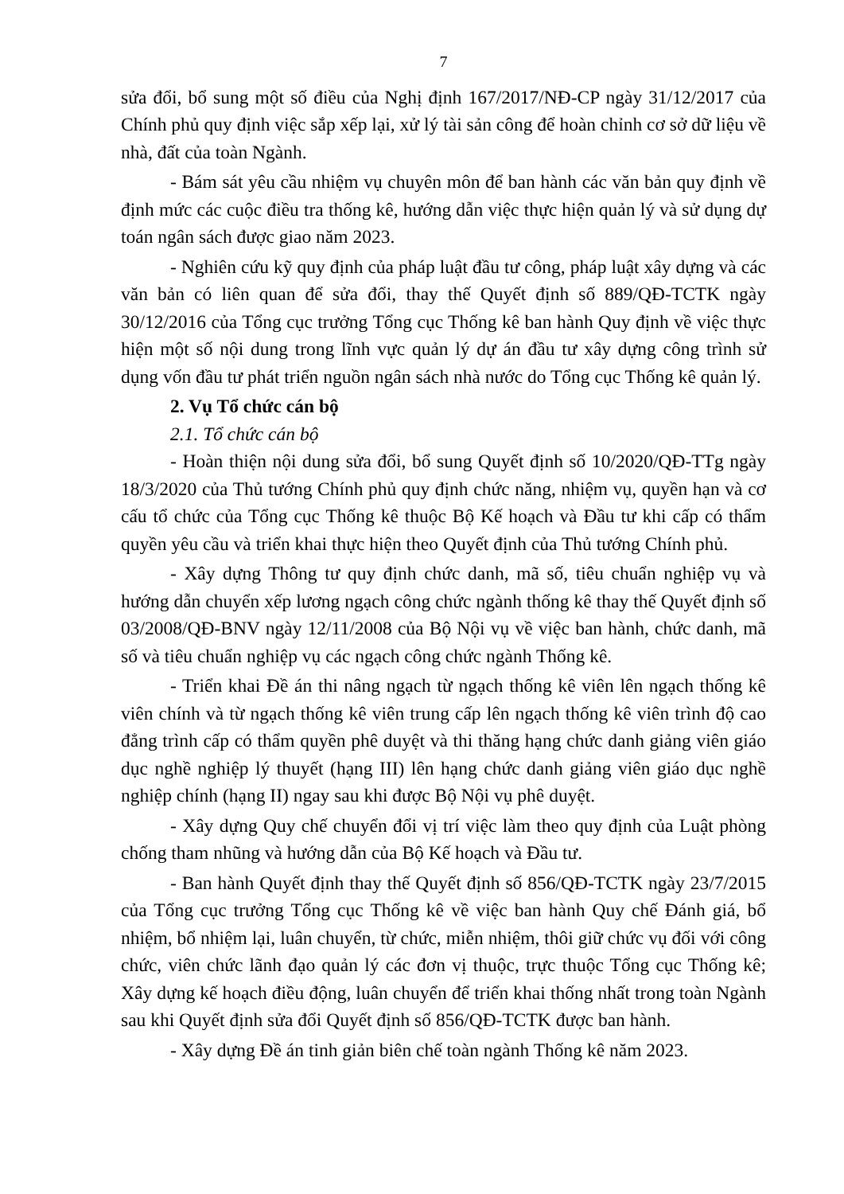7
sửa đổi, bổ sung một số điều của Nghị định 167/2017/NĐ-CP ngày 31/12/2017 của Chính phủ quy định việc sắp xếp lại, xử lý tài sản công để hoàn chỉnh cơ sở dữ liệu về nhà, đất của toàn Ngành.
- Bám sát yêu cầu nhiệm vụ chuyên môn để ban hành các văn bản quy định về định mức các cuộc điều tra thống kê, hướng dẫn việc thực hiện quản lý và sử dụng dự toán ngân sách được giao năm 2023.
- Nghiên cứu kỹ quy định của pháp luật đầu tư công, pháp luật xây dựng và các văn bản có liên quan để sửa đổi, thay thế Quyết định số 889/QĐ-TCTK ngày 30/12/2016 của Tổng cục trưởng Tổng cục Thống kê ban hành Quy định về việc thực hiện một số nội dung trong lĩnh vực quản lý dự án đầu tư xây dựng công trình sử dụng vốn đầu tư phát triển nguồn ngân sách nhà nước do Tổng cục Thống kê quản lý.
2. Vụ Tổ chức cán bộ
2.1. Tổ chức cán bộ
- Hoàn thiện nội dung sửa đổi, bổ sung Quyết định số 10/2020/QĐ-TTg ngày 18/3/2020 của Thủ tướng Chính phủ quy định chức năng, nhiệm vụ, quyền hạn và cơ cấu tổ chức của Tổng cục Thống kê thuộc Bộ Kế hoạch và Đầu tư khi cấp có thẩm quyền yêu cầu và triển khai thực hiện theo Quyết định của Thủ tướng Chính phủ.
- Xây dựng Thông tư quy định chức danh, mã số, tiêu chuẩn nghiệp vụ và hướng dẫn chuyển xếp lương ngạch công chức ngành thống kê thay thế Quyết định số 03/2008/QĐ-BNV ngày 12/11/2008 của Bộ Nội vụ về việc ban hành, chức danh, mã số và tiêu chuẩn nghiệp vụ các ngạch công chức ngành Thống kê.
- Triển khai Đề án thi nâng ngạch từ ngạch thống kê viên lên ngạch thống kê viên chính và từ ngạch thống kê viên trung cấp lên ngạch thống kê viên trình độ cao đẳng trình cấp có thẩm quyền phê duyệt và thi thăng hạng chức danh giảng viên giáo dục nghề nghiệp lý thuyết (hạng III) lên hạng chức danh giảng viên giáo dục nghề nghiệp chính (hạng II) ngay sau khi được Bộ Nội vụ phê duyệt.
- Xây dựng Quy chế chuyển đổi vị trí việc làm theo quy định của Luật phòng chống tham nhũng và hướng dẫn của Bộ Kế hoạch và Đầu tư.
- Ban hành Quyết định thay thế Quyết định số 856/QĐ-TCTK ngày 23/7/2015 của Tổng cục trưởng Tổng cục Thống kê về việc ban hành Quy chế Đánh giá, bổ nhiệm, bổ nhiệm lại, luân chuyển, từ chức, miễn nhiệm, thôi giữ chức vụ đối với công chức, viên chức lãnh đạo quản lý các đơn vị thuộc, trực thuộc Tổng cục Thống kê; Xây dựng kế hoạch điều động, luân chuyển để triển khai thống nhất trong toàn Ngành sau khi Quyết định sửa đổi Quyết định số 856/QĐ-TCTK được ban hành.
- Xây dựng Đề án tinh giản biên chế toàn ngành Thống kê năm 2023.